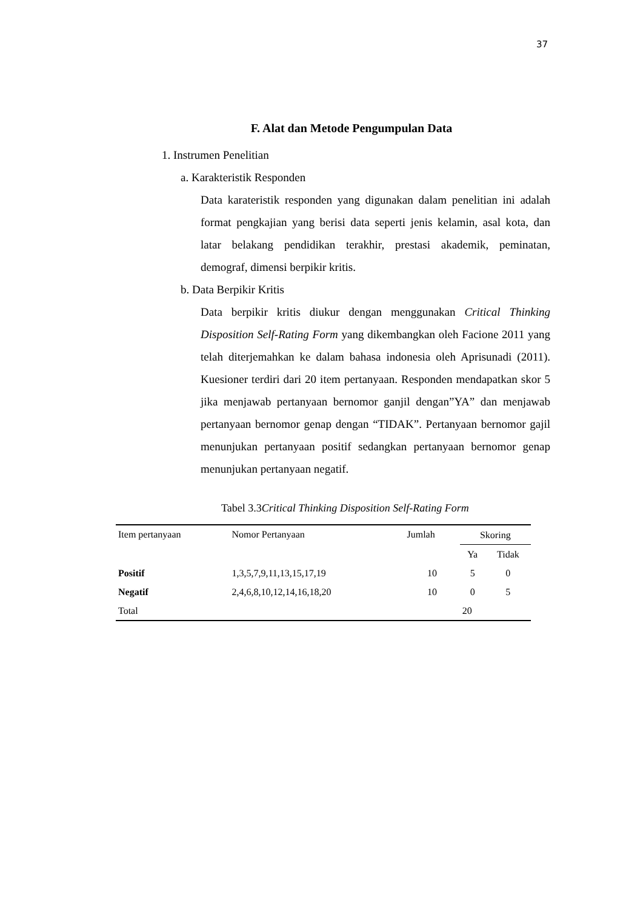37
F. Alat dan Metode Pengumpulan Data
1. Instrumen Penelitian
a. Karakteristik Responden
Data karateristik responden yang digunakan dalam penelitian ini adalah format pengkajian yang berisi data seperti jenis kelamin, asal kota, dan latar belakang pendidikan terakhir, prestasi akademik, peminatan, demograf, dimensi berpikir kritis.
b. Data Berpikir Kritis
Data berpikir kritis diukur dengan menggunakan Critical Thinking Disposition Self-Rating Form yang dikembangkan oleh Facione 2011 yang telah diterjemahkan ke dalam bahasa indonesia oleh Aprisunadi (2011). Kuesioner terdiri dari 20 item pertanyaan. Responden mendapatkan skor 5 jika menjawab pertanyaan bernomor ganjil dengan”YA” dan menjawab pertanyaan bernomor genap dengan “TIDAK”. Pertanyaan bernomor gajil menunjukan pertanyaan positif sedangkan pertanyaan bernomor genap menunjukan pertanyaan negatif.
Tabel 3.3Critical Thinking Disposition Self-Rating Form
| Item pertanyaan | Nomor Pertanyaan | Jumlah | Skoring | |
| --- | --- | --- | --- | --- |
| | | | Ya | Tidak |
| Positif | 1,3,5,7,9,11,13,15,17,19 | 10 | 5 | 0 |
| Negatif | 2,4,6,8,10,12,14,16,18,20 | 10 | 0 | 5 |
| Total | | | 20 | |